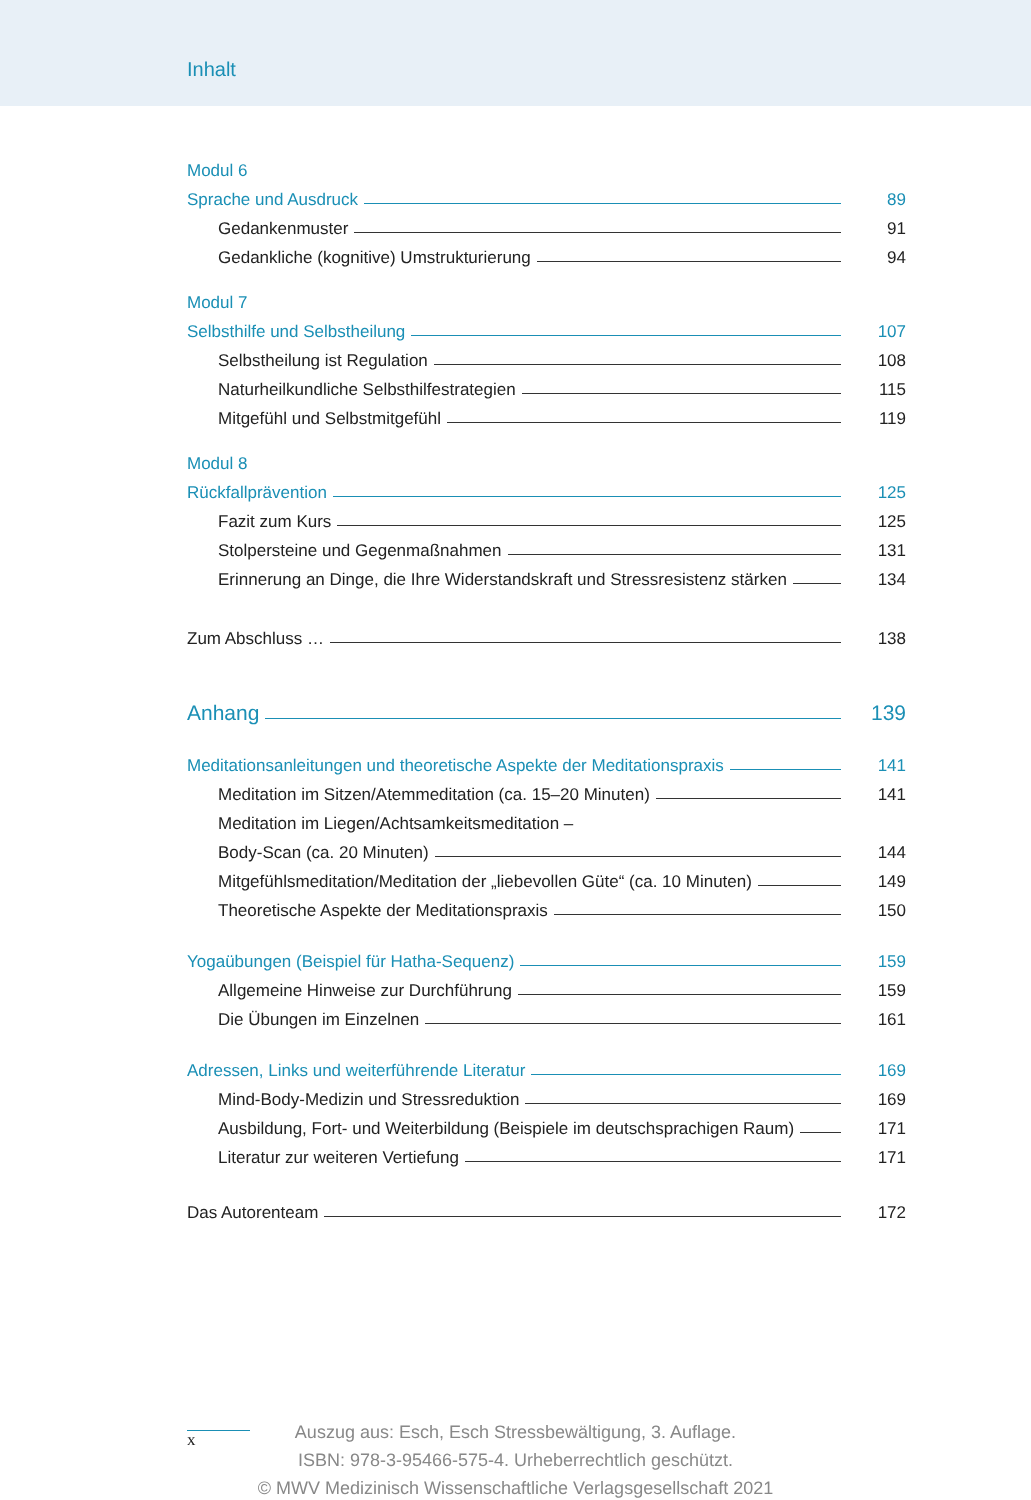Inhalt
Modul 6
Sprache und Ausdruck 89
Gedankenmuster 91
Gedankliche (kognitive) Umstrukturierung 94
Modul 7
Selbsthilfe und Selbstheilung 107
Selbstheilung ist Regulation 108
Naturheilkundliche Selbsthilfestrategien 115
Mitgefühl und Selbstmitgefühl 119
Modul 8
Rückfallprävention 125
Fazit zum Kurs 125
Stolpersteine und Gegenmaßnahmen 131
Erinnerung an Dinge, die Ihre Widerstandskraft und Stressresistenz stärken 134
Zum Abschluss … 138
Anhang 139
Meditationsanleitungen und theoretische Aspekte der Meditationspraxis 141
Meditation im Sitzen/Atemmeditation (ca. 15–20 Minuten) 141
Meditation im Liegen/Achtsamkeitsmeditation –
Body-Scan (ca. 20 Minuten) 144
Mitgefühlsmeditation/Meditation der „liebevollen Güte“ (ca. 10 Minuten) 149
Theoretische Aspekte der Meditationspraxis 150
Yogaübungen (Beispiel für Hatha-Sequenz) 159
Allgemeine Hinweise zur Durchführung 159
Die Übungen im Einzelnen 161
Adressen, Links und weiterführende Literatur 169
Mind-Body-Medizin und Stressreduktion 169
Ausbildung, Fort- und Weiterbildung (Beispiele im deutschsprachigen Raum) 171
Literatur zur weiteren Vertiefung 171
Das Autorenteam 172
x
Auszug aus: Esch, Esch Stressbewältigung, 3. Auflage.
ISBN: 978-3-95466-575-4. Urheberrechtlich geschützt.
© MWV Medizinisch Wissenschaftliche Verlagsgesellschaft 2021